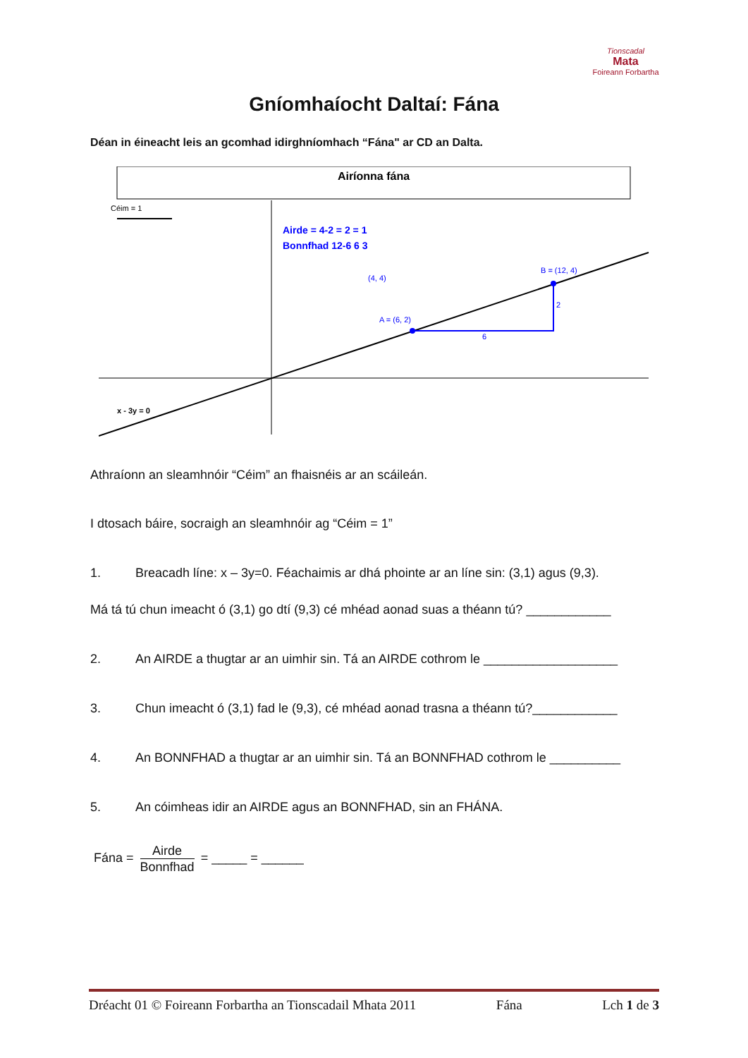Tionscadal
Mata
Foireann Forbartha
Gníomhaíocht Daltaí: Fána
Déan in éineacht leis an gcomhad idirghníomhach “Fána" ar CD an Dalta.
Airíonna fána
Céim = 1
x - 3y = 0
A = (6, 2)
B = (12, 4)
(4, 4)
6
2
Airde = 4-2 = 2 = 1
Bonnfhad 12-6 6 3
Athraíonn an sleamhnóir “Céim” an fhaisnéis ar an scáileán.
I dtosach báire, socraigh an sleamhnóir ag “Céim = 1”
1. Breacadh líne: x – 3y=0. Féachaimis ar dhá phointe ar an líne sin: (3,1) agus (9,3).
Má tá tú chun imeacht ó (3,1) go dtí (9,3) cé mhéad aonad suas a théann tú? ____________
2. An AIRDE a thugtar ar an uimhir sin. Tá an AIRDE cothrom le ___________________
3. Chun imeacht ó (3,1) fad le (9,3), cé mhéad aonad trasna a théann tú?____________
4. An BONNFHAD a thugtar ar an uimhir sin. Tá an BONNFHAD cothrom le __________
5. An cóimheas idir an AIRDE agus an BONNFHAD, sin an FHÁNA.
Fána = Airde Bonnfhad = _____ = ______
Dréacht 01 © Foireann Forbartha an Tionscadail Mhata 2011 Fána Lch 1 de 3